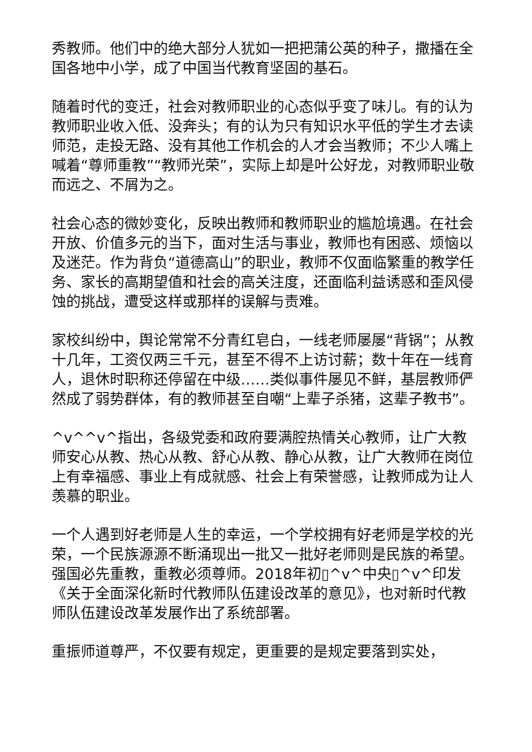秀教师。他们中的绝大部分人犹如一把把蒲公英的种子，撒播在全国各地中小学，成了中国当代教育坚固的基石。
随着时代的变迁，社会对教师职业的心态似乎变了味儿。有的认为教师职业收入低、没奔头；有的认为只有知识水平低的学生才去读师范，走投无路、没有其他工作机会的人才会当教师；不少人嘴上喊着“尊师重教”“教师光荣”，实际上却是叶公好龙，对教师职业敬而远之、不屑为之。
社会心态的微妙变化，反映出教师和教师职业的尴尬境遇。在社会开放、价值多元的当下，面对生活与事业，教师也有困惑、烦恼以及迷茫。作为背负“道德高山”的职业，教师不仅面临繁重的教学任务、家长的高期望值和社会的高关注度，还面临利益诱惑和歪风侵蚀的挑战，遭受这样或那样的误解与责难。
家校纠纷中，舆论常常不分青红皂白，一线老师屡屡“背锅”；从教十几年，工资仅两三千元，甚至不得不上访讨薪；数十年在一线育人，退休时职称还停留在中级……类似事件屡见不鲜，基层教师俨然成了弱势群体，有的教师甚至自嘲“上辈子杀猪，这辈子教书”。
^v^^v^指出，各级党委和政府要满腔热情关心教师，让广大教师安心从教、热心从教、舒心从教、静心从教，让广大教师在岗位上有幸福感、事业上有成就感、社会上有荣誉感，让教师成为让人羡慕的职业。
一个人遇到好老师是人生的幸运，一个学校拥有好老师是学校的光荣，一个民族源源不断涌现出一批又一批好老师则是民族的希望。强国必先重教，重教必须尊师。2018年初▯^v^中央▯^v^印发《关于全面深化新时代教师队伍建设改革的意见》，也对新时代教师队伍建设改革发展作出了系统部署。
重振师道尊严，不仅要有规定，更重要的是规定要落到实处，